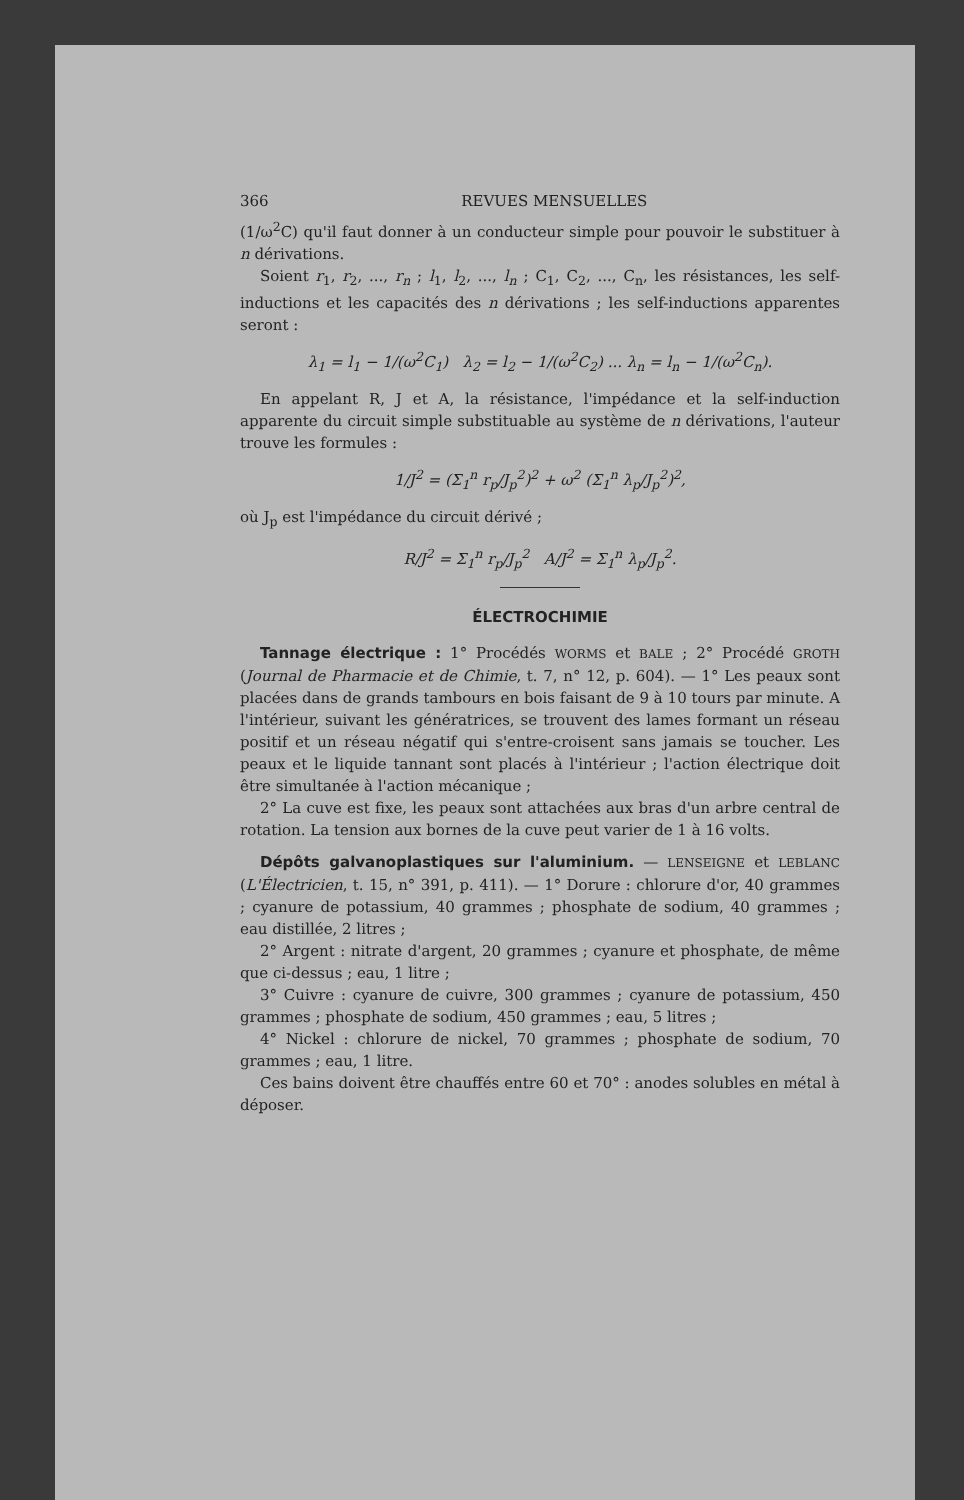366 REVUES MENSUELLES
(1/ω<sup>2</sup>C) qu'il faut donner à un conducteur simple pour pouvoir le substituer à n dérivations.
Soient r<sub>1</sub>, r<sub>2</sub>, ..., r<sub>n</sub> ; l<sub>1</sub>, l<sub>2</sub>, ..., l<sub>n</sub> ; C<sub>1</sub>, C<sub>2</sub>, ..., C<sub>n</sub>, les résistances, les self-inductions et les capacités des n dérivations ; les self-inductions apparentes seront :
λ<sub>1</sub> = l<sub>1</sub> − 1/(ω<sup>2</sup>C<sub>1</sub>) λ<sub>2</sub> = l<sub>2</sub> − 1/(ω<sup>2</sup>C<sub>2</sub>) ... λ<sub>n</sub> = l<sub>n</sub> − 1/(ω<sup>2</sup>C<sub>n</sub>).
En appelant R, J et A, la résistance, l'impédance et la self-induction apparente du circuit simple substituable au système de n dérivations, l'auteur trouve les formules :
1/J<sup>2</sup> = (Σ<sub>1</sub><sup>n</sup> r<sub>p</sub>/J<sub>p</sub><sup>2</sup>)<sup>2</sup> + ω<sup>2</sup> (Σ<sub>1</sub><sup>n</sup> λ<sub>p</sub>/J<sub>p</sub><sup>2</sup>)<sup>2</sup>,
où J<sub>p</sub> est l'impédance du circuit dérivé ;
R/J<sup>2</sup> = Σ<sub>1</sub><sup>n</sup> r<sub>p</sub>/J<sub>p</sub><sup>2</sup> A/J<sup>2</sup> = Σ<sub>1</sub><sup>n</sup> λ<sub>p</sub>/J<sub>p</sub><sup>2</sup>.
ÉLECTROCHIMIE
Tannage électrique : 1° Procédés WORMS et BALE ; 2° Procédé GROTH (Journal de Pharmacie et de Chimie, t. 7, n° 12, p. 604). — 1° Les peaux sont placées dans de grands tambours en bois faisant de 9 à 10 tours par minute. A l'intérieur, suivant les génératrices, se trouvent des lames formant un réseau positif et un réseau négatif qui s'entre-croisent sans jamais se toucher. Les peaux et le liquide tannant sont placés à l'intérieur ; l'action électrique doit être simultanée à l'action mécanique ;
2° La cuve est fixe, les peaux sont attachées aux bras d'un arbre central de rotation. La tension aux bornes de la cuve peut varier de 1 à 16 volts.
Dépôts galvanoplastiques sur l'aluminium. — LENSEIGNE et LEBLANC (L'Électricien, t. 15, n° 391, p. 411). — 1° Dorure : chlorure d'or, 40 grammes ; cyanure de potassium, 40 grammes ; phosphate de sodium, 40 grammes ; eau distillée, 2 litres ;
2° Argent : nitrate d'argent, 20 grammes ; cyanure et phosphate, de même que ci-dessus ; eau, 1 litre ;
3° Cuivre : cyanure de cuivre, 300 grammes ; cyanure de potassium, 450 grammes ; phosphate de sodium, 450 grammes ; eau, 5 litres ;
4° Nickel : chlorure de nickel, 70 grammes ; phosphate de sodium, 70 grammes ; eau, 1 litre.
Ces bains doivent être chauffés entre 60 et 70° : anodes solubles en métal à déposer.